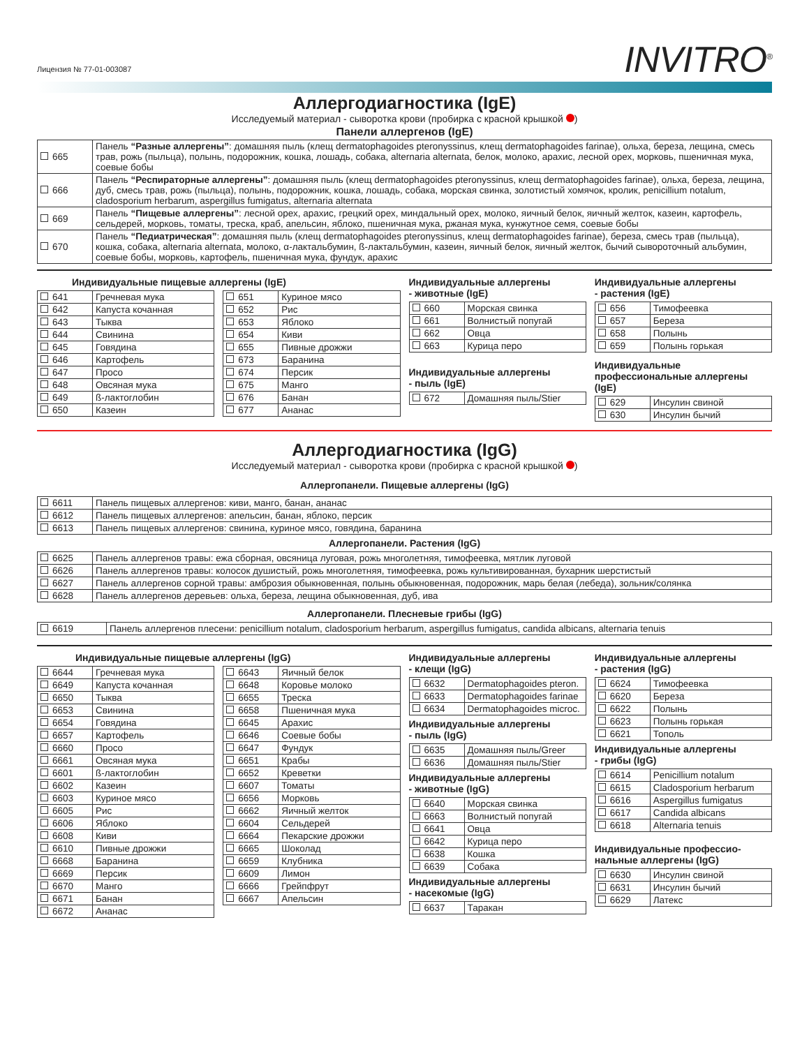Лицензия № 77-01-003087
INVITRO<sup>®</sup>
Аллергодиагностика (IgE)
Исследуемый материал - сыворотка крови (пробирка с красной крышкой )
Панели аллергенов (IgE)
| 665 | Панель “Разные аллергены” : домашняя пыль (клещ dermatophagoides pteronyssinus, клещ dermatophagoides farinae), ольха, береза, лещина, смесь трав, рожь (пыльца), полынь, подорожник, кошка, лошадь, собака, alternaria alternata, белок, молоко, арахис, лесной орех, морковь, пшеничная мука, соевые бобы |
| 666 | Панель “Респираторные аллергены” : домашняя пыль (клещ dermatophagoides pteronyssinus, клещ dermatophagoides farinae), ольха, береза, лещина, дуб, смесь трав, рожь (пыльца), полынь, подорожник, кошка, лошадь, собака, морская свинка, золотистый хомячок, кролик, penicillium notalum, cladosporium herbarum, aspergillus fumigatus, alternaria alternata |
| 669 | Панель “Пищевые аллергены” : лесной орех, арахис, грецкий орех, миндальный орех, молоко, яичный белок, яичный желток, казеин, картофель, сельдерей, морковь, томаты, треска, краб, апельсин, яблоко, пшеничная мука, ржаная мука, кунжутное семя, соевые бобы |
| 670 | Панель “Педиатрическая” : домашняя пыль (клещ dermatophagoides pteronyssinus, клещ dermatophagoides farinae), береза, смесь трав (пыльца), кошка, собака, alternaria alternata, молоко, α-лактальбумин, ß-лактальбумин, казеин, яичный белок, яичный желток, бычий сывороточный альбумин, соевые бобы, морковь, картофель, пшеничная мука, фундук, арахис |
Индивидуальные пищевые аллергены (IgE)
| 641 | Гречневая мука |
| 642 | Капуста кочанная |
| 643 | Тыква |
| 644 | Свинина |
| 645 | Говядина |
| 646 | Картофель |
| 647 | Просо |
| 648 | Овсяная мука |
| 649 | ß-лактоглобин |
| 650 | Казеин |
| 651 | Куриное мясо |
| 652 | Рис |
| 653 | Яблоко |
| 654 | Киви |
| 655 | Пивные дрожжи |
| 673 | Баранина |
| 674 | Персик |
| 675 | Манго |
| 676 | Банан |
| 677 | Ананас |
Индивидуальные аллергены
- животные (IgE)
| 660 | Морская свинка |
| 661 | Волнистый попугай |
| 662 | Овца |
| 663 | Курица перо |
Индивидуальные аллергены
- пыль (IgE)
| 672 | Домашняя пыль/Stier |
Индивидуальные аллергены
- растения (IgE)
| 656 | Тимофеевка |
| 657 | Береза |
| 658 | Полынь |
| 659 | Полынь горькая |
Индивидуальные профессиональные аллергены (IgE)
| 629 | Инсулин свиной |
| 630 | Инсулин бычий |
Аллергодиагностика (IgG)
Исследуемый материал - сыворотка крови (пробирка с красной крышкой )
Аллергопанели. Пищевые аллергены (IgG)
| 6611 | Панель пищевых аллергенов: киви, манго, банан, ананас |
| 6612 | Панель пищевых аллергенов: апельсин, банан, яблоко, персик |
| 6613 | Панель пищевых аллергенов: свинина, куриное мясо, говядина, баранина |
Аллергопанели. Растения (IgG)
| 6625 | Панель аллергенов травы: ежа сборная, овсяница луговая, рожь многолетняя, тимофеевка, мятлик луговой |
| 6626 | Панель аллергенов травы: колосок душистый, рожь многолетняя, тимофеевка, рожь культивированная, бухарник шерстистый |
| 6627 | Панель аллергенов сорной травы: амброзия обыкновенная, полынь обыкновенная, подорожник, марь белая (лебеда), зольник/солянка |
| 6628 | Панель аллергенов деревьев: ольха, береза, лещина обыкновенная, дуб, ива |
Аллергопанели. Плесневые грибы (IgG)
| 6619 | Панель аллергенов плесени: penicillium notalum, cladosporium herbarum, aspergillus fumigatus, candida albicans, alternaria tenuis |
Индивидуальные пищевые аллергены (IgG)
| 6644 | Гречневая мука |
| 6649 | Капуста кочанная |
| 6650 | Тыква |
| 6653 | Свинина |
| 6654 | Говядина |
| 6657 | Картофель |
| 6660 | Просо |
| 6661 | Овсяная мука |
| 6601 | ß-лактоглобин |
| 6602 | Казеин |
| 6603 | Куриное мясо |
| 6605 | Рис |
| 6606 | Яблоко |
| 6608 | Киви |
| 6610 | Пивные дрожжи |
| 6668 | Баранина |
| 6669 | Персик |
| 6670 | Манго |
| 6671 | Банан |
| 6672 | Ананас |
| 6643 | Яичный белок |
| 6648 | Коровье молоко |
| 6655 | Треска |
| 6658 | Пшеничная мука |
| 6645 | Арахис |
| 6646 | Соевые бобы |
| 6647 | Фундук |
| 6651 | Крабы |
| 6652 | Креветки |
| 6607 | Томаты |
| 6656 | Морковь |
| 6662 | Яичный желток |
| 6604 | Сельдерей |
| 6664 | Пекарские дрожжи |
| 6665 | Шоколад |
| 6659 | Клубника |
| 6609 | Лимон |
| 6666 | Грейпфрут |
| 6667 | Апельсин |
Индивидуальные аллергены
- клещи (IgG)
| 6632 | Dermatophagoides pteron. |
| 6633 | Dermatophagoides farinae |
| 6634 | Dermatophagoides microc. |
Индивидуальные аллергены
- пыль (IgG)
| 6635 | Домашняя пыль/Greer |
| 6636 | Домашняя пыль/Stier |
Индивидуальные аллергены
- животные (IgG)
| 6640 | Морская свинка |
| 6663 | Волнистый попугай |
| 6641 | Овца |
| 6642 | Курица перо |
| 6638 | Кошка |
| 6639 | Собака |
Индивидуальные аллергены
- насекомые (IgG)
| 6637 | Таракан |
Индивидуальные аллергены
- растения (IgG)
| 6624 | Тимофеевка |
| 6620 | Береза |
| 6622 | Полынь |
| 6623 | Полынь горькая |
| 6621 | Тополь |
Индивидуальные аллергены
- грибы (IgG)
| 6614 | Penicillium notalum |
| 6615 | Cladosporium herbarum |
| 6616 | Aspergillus fumigatus |
| 6617 | Candida albicans |
| 6618 | Alternaria tenuis |
Индивидуальные профессио-
нальные аллергены (IgG)
| 6630 | Инсулин свиной |
| 6631 | Инсулин бычий |
| 6629 | Латекс |